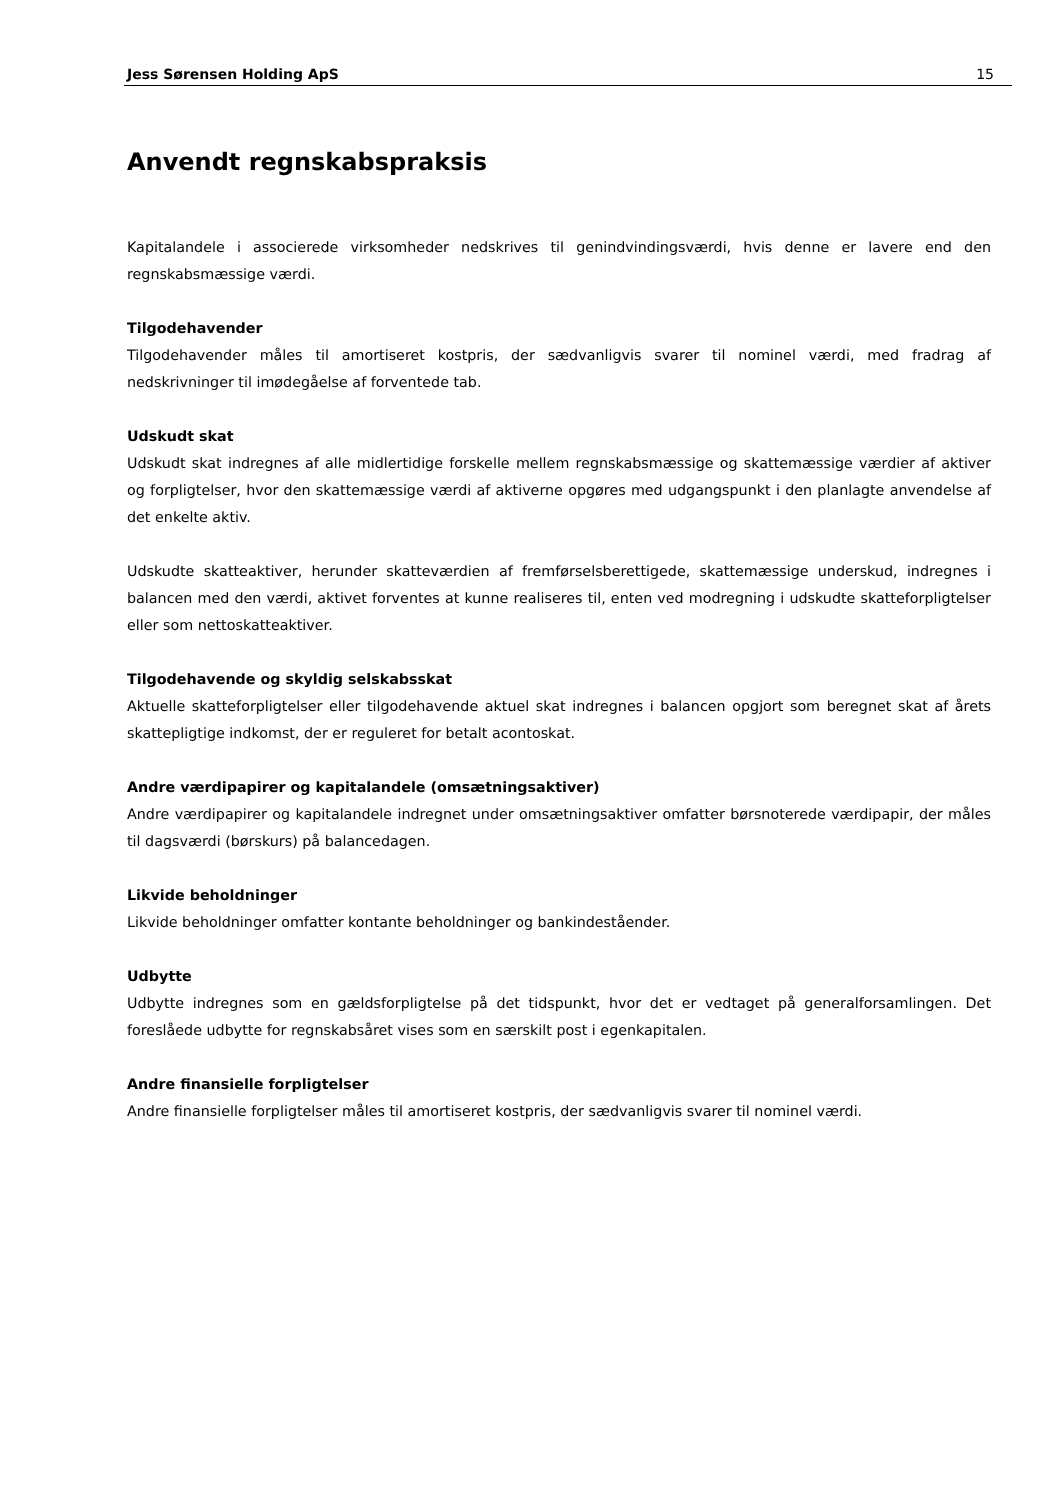Jess Sørensen Holding ApS 15
Anvendt regnskabspraksis
Kapitalandele i associerede virksomheder nedskrives til genindvindingsværdi, hvis denne er lavere end den regnskabsmæssige værdi.
Tilgodehavender
Tilgodehavender måles til amortiseret kostpris, der sædvanligvis svarer til nominel værdi, med fradrag af nedskrivninger til imødegåelse af forventede tab.
Udskudt skat
Udskudt skat indregnes af alle midlertidige forskelle mellem regnskabsmæssige og skattemæssige værdier af aktiver og forpligtelser, hvor den skattemæssige værdi af aktiverne opgøres med udgangspunkt i den planlagte anvendelse af det enkelte aktiv.
Udskudte skatteaktiver, herunder skatteværdien af fremførselsberettigede, skattemæssige underskud, indregnes i balancen med den værdi, aktivet forventes at kunne realiseres til, enten ved modregning i udskudte skatteforpligtelser eller som nettoskatteaktiver.
Tilgodehavende og skyldig selskabsskat
Aktuelle skatteforpligtelser eller tilgodehavende aktuel skat indregnes i balancen opgjort som beregnet skat af årets skattepligtige indkomst, der er reguleret for betalt acontoskat.
Andre værdipapirer og kapitalandele (omsætningsaktiver)
Andre værdipapirer og kapitalandele indregnet under omsætningsaktiver omfatter børsnoterede værdipapir, der måles til dagsværdi (børskurs) på balancedagen.
Likvide beholdninger
Likvide beholdninger omfatter kontante beholdninger og bankindeståender.
Udbytte
Udbytte indregnes som en gældsforpligtelse på det tidspunkt, hvor det er vedtaget på generalforsamlingen. Det foreslåede udbytte for regnskabsåret vises som en særskilt post i egenkapitalen.
Andre finansielle forpligtelser
Andre finansielle forpligtelser måles til amortiseret kostpris, der sædvanligvis svarer til nominel værdi.